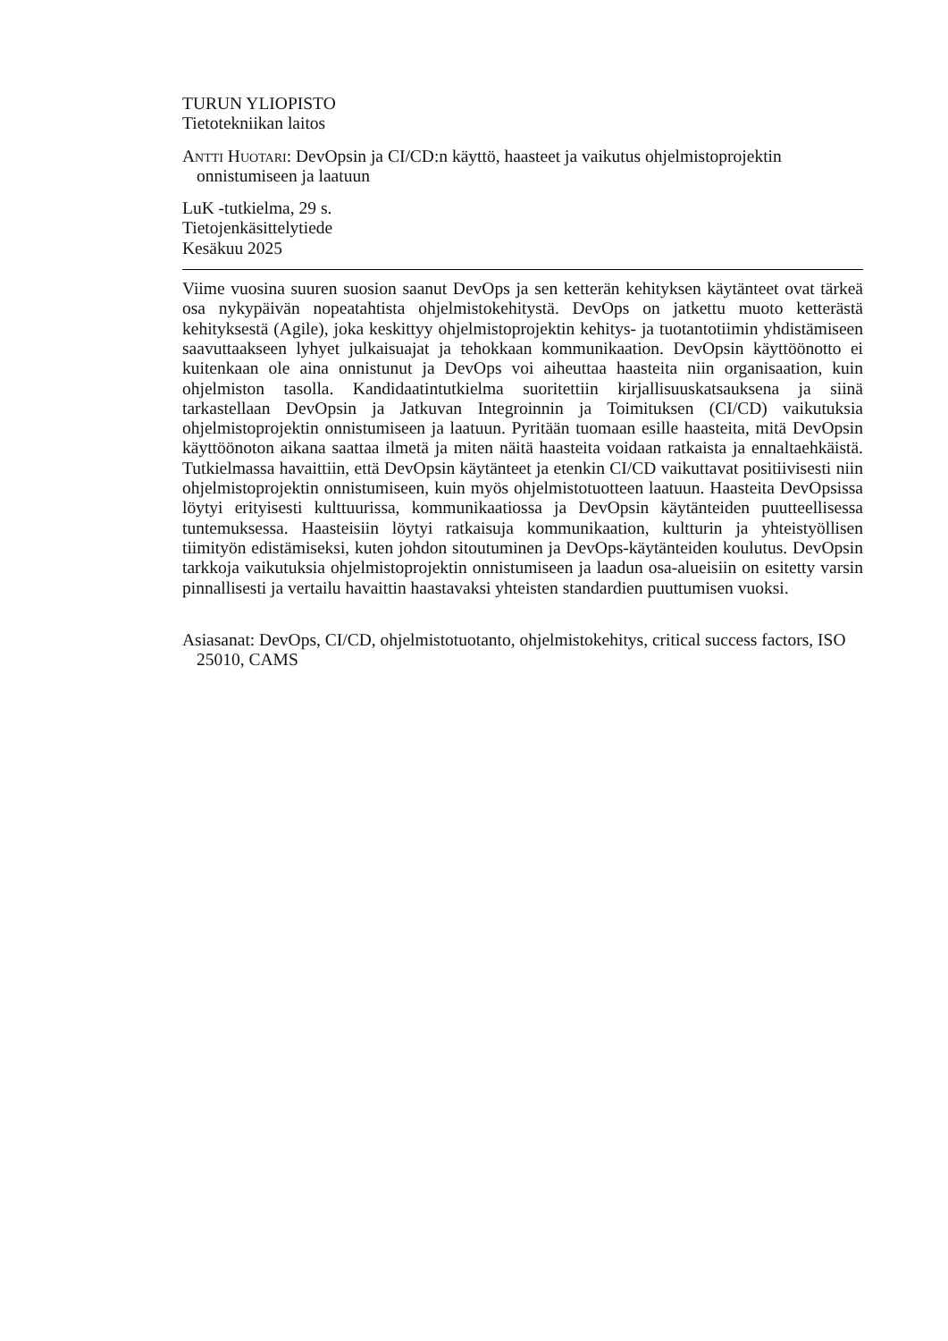TURUN YLIOPISTO
Tietotekniikan laitos
Antti Huotari: DevOpsin ja CI/CD:n käyttö, haasteet ja vaikutus ohjelmisto­projektin onnistumiseen ja laatuun
LuK -tutkielma, 29 s.
Tietojenkäsittelytiede
Kesäkuu 2025
Viime vuosina suuren suosion saanut DevOps ja sen ketterän kehityksen käytänteet ovat tärkeä osa nykypäivän nopeatahtista ohjelmistokehitystä. DevOps on jatkettu muoto ketterästä kehityksestä (Agile), joka keskittyy ohjelmistoprojektin kehitys- ja tuotantotiimin yhdistämiseen saavuttaakseen lyhyet julkaisuajat ja tehokkaan kommunikaation. DevOpsin käyttöönotto ei kuitenkaan ole aina onnistunut ja DevOps voi aiheuttaa haasteita niin organisaation, kuin ohjelmiston tasolla. Kandidaatintutkielma suoritettiin kirjallisuuskatsauksena ja siinä tarkastellaan DevOpsin ja Jatkuvan Integroinnin ja Toimituksen (CI/CD) vaikutuksia ohjelmistoprojektin onnistumiseen ja laatuun. Pyritään tuomaan esille haasteita, mitä DevOpsin käyttöönoton aikana saattaa ilmetä ja miten näitä haasteita voidaan ratkaista ja ennaltaehkäistä. Tutkielmassa havaittiin, että DevOpsin käytänteet ja etenkin CI/CD vaikuttavat positiivisesti niin ohjelmistoprojektin onnistumiseen, kuin myös ohjelmistotuotteen laatuun. Haasteita DevOpsissa löytyi erityisesti kulttuurissa, kommunikaatiossa ja DevOpsin käytänteiden puutteellisessa tuntemuksessa. Haasteisiin löytyi ratkaisuja kommunikaation, kultturin ja yhteistyöllisen tiimityön edistämiseksi, kuten johdon sitoutuminen ja DevOps-käytänteiden koulutus. DevOpsin tarkkoja vaikutuksia ohjelmistoprojektin onnistumiseen ja laadun osa-alueisiin on esitetty varsin pinnallisesti ja vertailu havaittin haastavaksi yhteisten standardien puuttumisen vuoksi.
Asiasanat: DevOps, CI/CD, ohjelmistotuotanto, ohjelmistokehitys, critical success factors, ISO 25010, CAMS